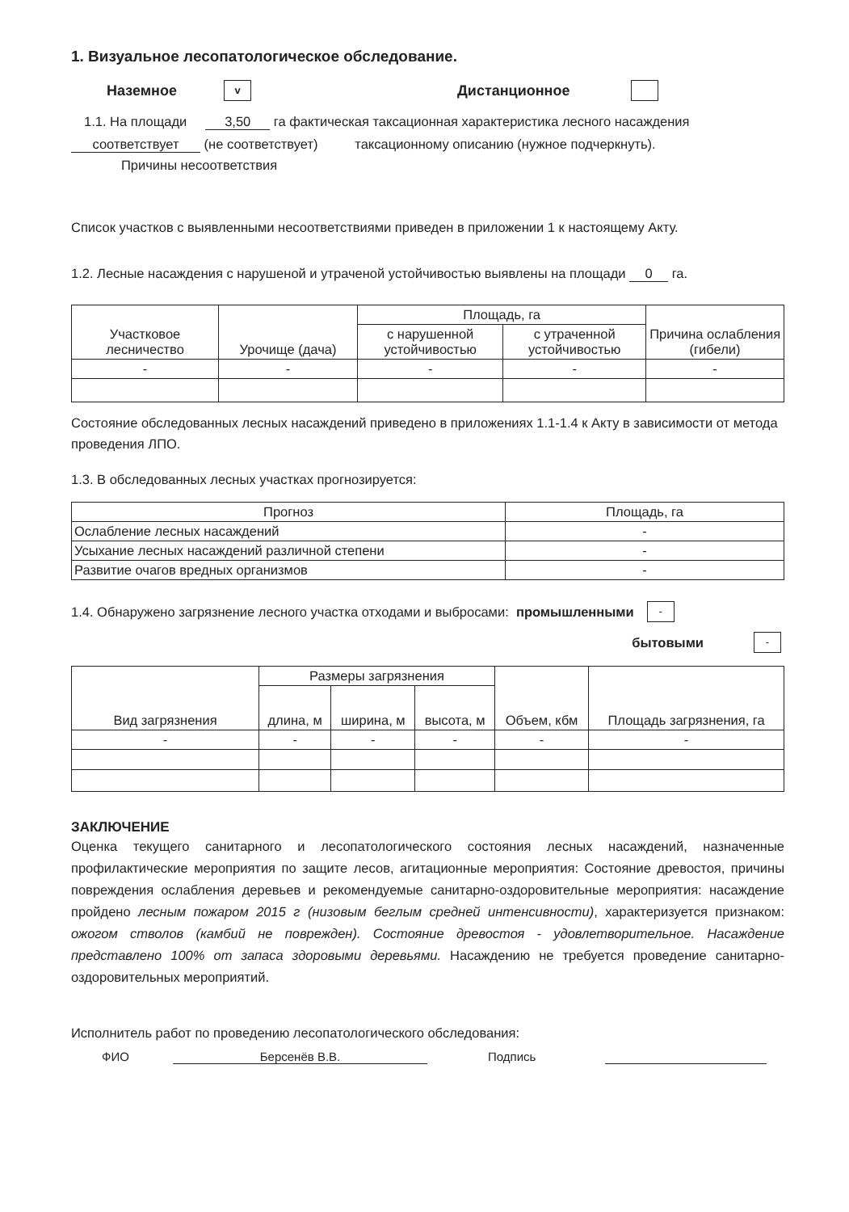1. Визуальное лесопатологическое обследование.
Наземное v Дистанционное
1.1. На площади 3,50 га фактическая таксационная характеристика лесного насаждения
соответствует (не соответствует) таксационному описанию (нужное подчеркнуть).
Причины несоответствия
Список участков с выявленными несоответствиями приведен в приложении 1 к настоящему Акту.
1.2. Лесные насаждения с нарушеной и утраченой устойчивостью выявлены на площади 0 га.
| Участковое лесничество | Урочище (дача) | Площадь, га | | Причина ослабления (гибели) |
| --- | --- | --- | --- | --- |
| | | с нарушенной устойчивостью | с утраченной устойчивостью | |
| - | - | - | - | - |
Состояние обследованных лесных насаждений приведено в приложениях 1.1-1.4 к Акту в зависимости от метода проведения ЛПО.
1.3. В обследованных лесных участках прогнозируется:
| Прогноз | Площадь, га |
| --- | --- |
| Ослабление лесных насаждений | - |
| Усыхание лесных насаждений различной степени | - |
| Развитие очагов вредных организмов | - |
1.4. Обнаружено загрязнение лесного участка отходами и выбросами: промышленными -
бытовыми -
| Вид загрязнения | Размеры загрязнения | | | Объем, кбм | Площадь загрязнения, га |
| --- | --- | --- | --- | --- | --- |
| | длина, м | ширина, м | высота, м | | |
| - | - | - | - | - | - |
ЗАКЛЮЧЕНИЕ
Оценка текущего санитарного и лесопатологического состояния лесных насаждений, назначенные профилактические мероприятия по защите лесов, агитационные мероприятия: Состояние древостоя, причины повреждения ослабления деревьев и рекомендуемые санитарно-оздоровительные мероприятия: насаждение пройдено лесным пожаром 2015 г (низовым беглым средней интенсивности), характеризуется признаком: ожогом стволов (камбий не поврежден). Состояние древостоя - удовлетворительное. Насаждение представлено 100% от запаса здоровыми деревьями. Насаждению не требуется проведение санитарно-оздоровительных мероприятий.
Исполнитель работ по проведению лесопатологического обследования:
ФИО Берсенёв В.В. Подпись